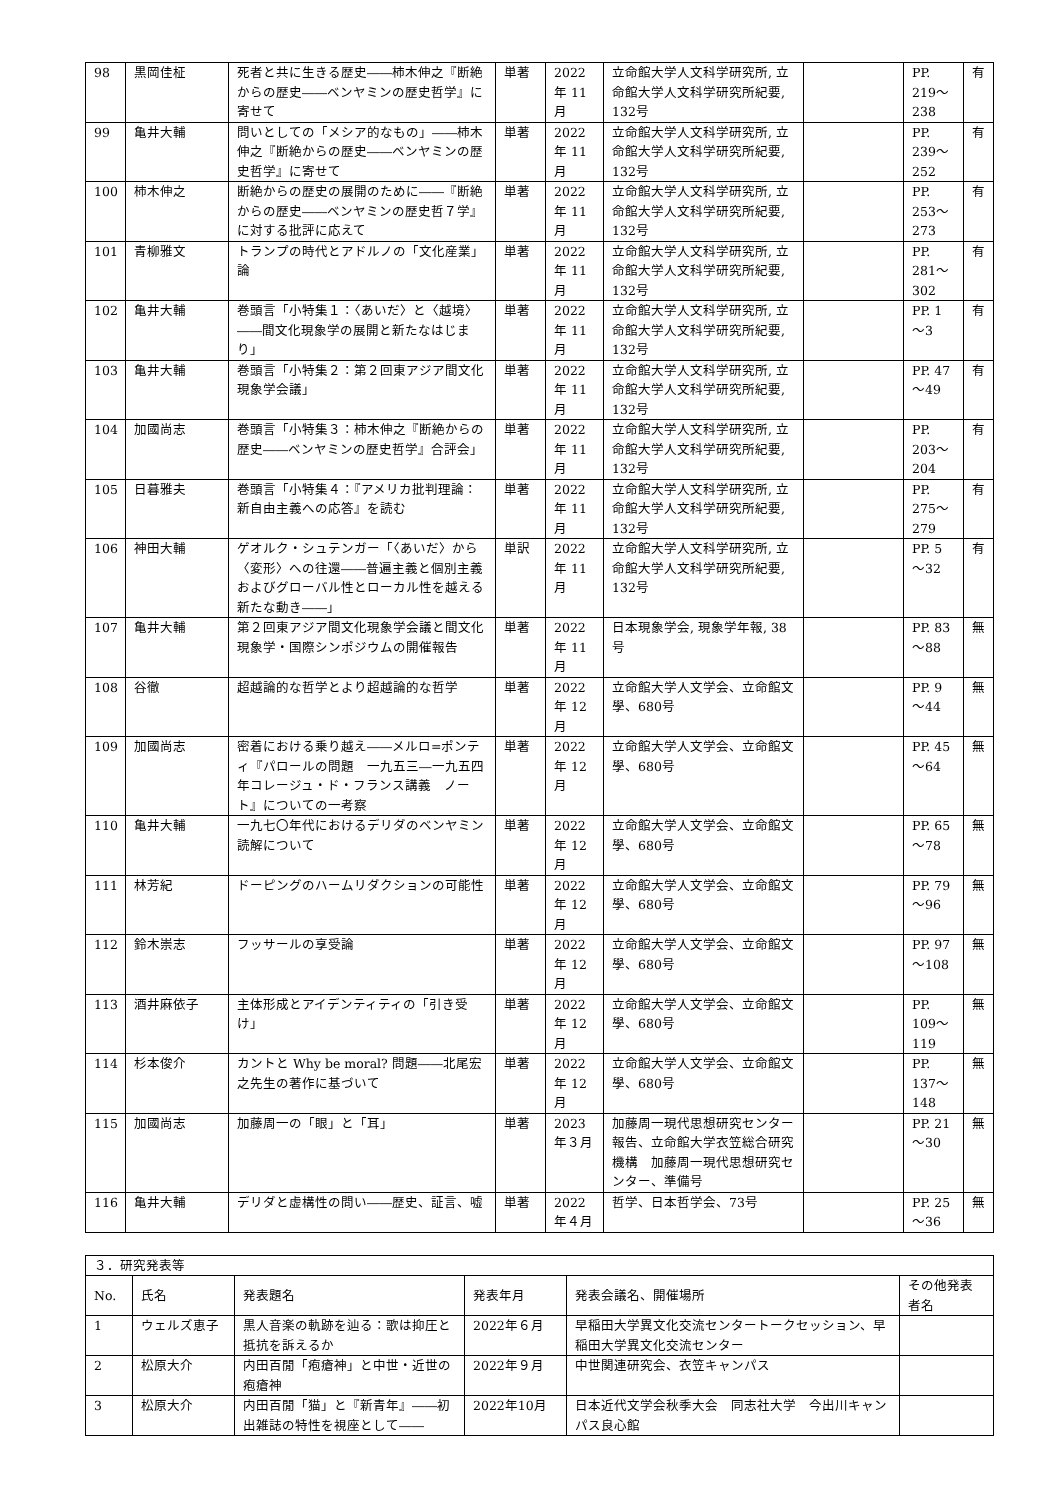| 98 | 黒岡佳柾 | 死者と共に生きる歴史――柿木伸之『断絶からの歴史――ベンヤミンの歴史哲学』に寄せて | 単著 | 2022年 11月 | 立命館大学人文科学研究所, 立命館大学人文科学研究所紀要, 132号 | | PP. 219～238 | 有 |
| 99 | 亀井大輔 | 問いとしての「メシア的なもの」――柿木伸之『断絶からの歴史――ベンヤミンの歴史哲学』に寄せて | 単著 | 2022年 11月 | 立命館大学人文科学研究所, 立命館大学人文科学研究所紀要, 132号 | | PP. 239～252 | 有 |
| 100 | 柿木伸之 | 断絶からの歴史の展開のために――『断絶からの歴史――ベンヤミンの歴史哲７学』に対する批評に応えて | 単著 | 2022年 11月 | 立命館大学人文科学研究所, 立命館大学人文科学研究所紀要, 132号 | | PP. 253～273 | 有 |
| 101 | 青柳雅文 | トランプの時代とアドルノの「文化産業」論 | 単著 | 2022年 11月 | 立命館大学人文科学研究所, 立命館大学人文科学研究所紀要, 132号 | | PP. 281～302 | 有 |
| 102 | 亀井大輔 | 巻頭言「小特集１：〈あいだ〉と〈越境〉――間文化現象学の展開と新たなはじまり」 | 単著 | 2022年 11月 | 立命館大学人文科学研究所, 立命館大学人文科学研究所紀要, 132号 | | PP. 1～3 | 有 |
| 103 | 亀井大輔 | 巻頭言「小特集２：第２回東アジア間文化現象学会議」 | 単著 | 2022年 11月 | 立命館大学人文科学研究所, 立命館大学人文科学研究所紀要, 132号 | | PP. 47～49 | 有 |
| 104 | 加國尚志 | 巻頭言「小特集３：柿木伸之『断絶からの歴史――ベンヤミンの歴史哲学』合評会」 | 単著 | 2022年 11月 | 立命館大学人文科学研究所, 立命館大学人文科学研究所紀要, 132号 | | PP. 203～204 | 有 |
| 105 | 日暮雅夫 | 巻頭言「小特集４：『アメリカ批判理論：新自由主義への応答』を読む | 単著 | 2022年 11月 | 立命館大学人文科学研究所, 立命館大学人文科学研究所紀要, 132号 | | PP. 275～279 | 有 |
| 106 | 神田大輔 | ゲオルク・シュテンガー「〈あいだ〉から〈変形〉への往還――普遍主義と個別主義およびグローバル性とローカル性を越える新たな動き――」 | 単訳 | 2022年 11月 | 立命館大学人文科学研究所, 立命館大学人文科学研究所紀要, 132号 | | PP. 5～32 | 有 |
| 107 | 亀井大輔 | 第２回東アジア間文化現象学会議と間文化現象学・国際シンポジウムの開催報告 | 単著 | 2022年 11月 | 日本現象学会, 現象学年報, 38号 | | PP. 83～88 | 無 |
| 108 | 谷徹 | 超越論的な哲学とより超越論的な哲学 | 単著 | 2022年 12月 | 立命館大学人文学会、立命館文學、680号 | | PP. 9～44 | 無 |
| 109 | 加國尚志 | 密着における乗り越え――メルロ=ポンティ『パロールの問題 一九五三―一九五四年コレージュ・ド・フランス講義 ノート』についての一考察 | 単著 | 2022年 12月 | 立命館大学人文学会、立命館文學、680号 | | PP. 45～64 | 無 |
| 110 | 亀井大輔 | 一九七〇年代におけるデリダのベンヤミン読解について | 単著 | 2022年 12月 | 立命館大学人文学会、立命館文學、680号 | | PP. 65～78 | 無 |
| 111 | 林芳紀 | ドーピングのハームリダクションの可能性 | 単著 | 2022年 12月 | 立命館大学人文学会、立命館文學、680号 | | PP. 79～96 | 無 |
| 112 | 鈴木崇志 | フッサールの享受論 | 単著 | 2022年 12月 | 立命館大学人文学会、立命館文學、680号 | | PP. 97～108 | 無 |
| 113 | 酒井麻依子 | 主体形成とアイデンティティの「引き受け」 | 単著 | 2022年 12月 | 立命館大学人文学会、立命館文學、680号 | | PP. 109～119 | 無 |
| 114 | 杉本俊介 | カントと Why be moral? 問題――北尾宏之先生の著作に基づいて | 単著 | 2022年 12月 | 立命館大学人文学会、立命館文學、680号 | | PP. 137～148 | 無 |
| 115 | 加國尚志 | 加藤周一の「眼」と「耳」 | 単著 | 2023年３月 | 加藤周一現代思想研究センター報告、立命館大学衣笠総合研究機構 加藤周一現代思想研究センター、準備号 | | PP. 21～30 | 無 |
| 116 | 亀井大輔 | デリダと虚構性の問い――歴史、証言、嘘 | 単著 | 2022年４月 | 哲学、日本哲学会、73号 | | PP. 25～36 | 無 |
| ３．研究発表等 | | | | | |
| No. | 氏名 | 発表題名 | 発表年月 | 発表会議名、開催場所 | その他発表者名 |
| 1 | ウェルズ恵子 | 黒人音楽の軌跡を辿る：歌は抑圧と抵抗を訴えるか | 2022年６月 | 早稲田大学異文化交流センタートークセッション、早稲田大学異文化交流センター | |
| 2 | 松原大介 | 内田百閒「疱瘡神」と中世・近世の疱瘡神 | 2022年９月 | 中世関連研究会、衣笠キャンパス | |
| 3 | 松原大介 | 内田百閒「猫」と『新青年』――初出雑誌の特性を視座として―― | 2022年10月 | 日本近代文学会秋季大会 同志社大学 今出川キャンパス良心館 | |